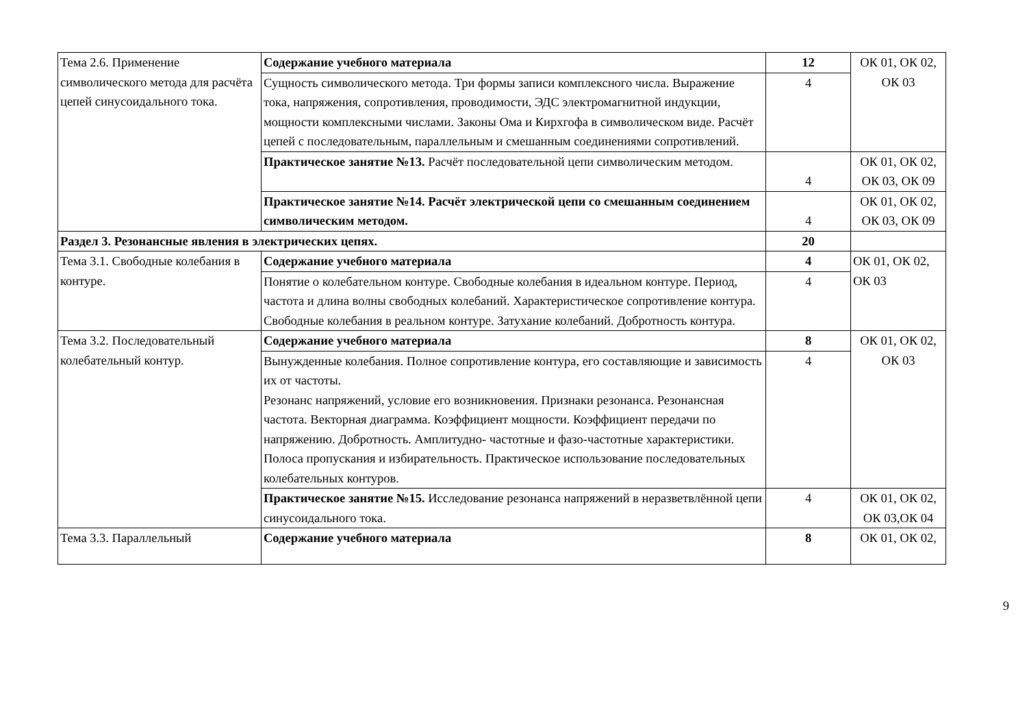| Тема 2.6. Применение символического метода для расчёта цепей синусоидального тока. | Содержание учебного материала | 12 | ОК 01, ОК 02, ОК 03 |
| | Сущность символического метода. Три формы записи комплексного числа. Выражение тока, напряжения, сопротивления, проводимости, ЭДС электромагнитной индукции, мощности комплексными числами. Законы Ома и Кирхгофа в символическом виде. Расчёт цепей с последовательным, параллельным и смешанным соединениями сопротивлений. | 4 | |
| | Практическое занятие №13. Расчёт последовательной цепи символическим методом. | 4 | ОК 01, ОК 02, ОК 03, ОК 09 |
| | Практическое занятие №14. Расчёт электрической цепи со смешанным соединением символическим методом. | 4 | ОК 01, ОК 02, ОК 03, ОК 09 |
| Раздел 3. Резонансные явления в электрических цепях. | | 20 | |
| Тема 3.1. Свободные колебания в контуре. | Содержание учебного материала | 4 | ОК 01, ОК 02, ОК 03 |
| | Понятие о колебательном контуре. Свободные колебания в идеальном контуре. Период, частота и длина волны свободных колебаний. Характеристическое сопротивление контура. Свободные колебания в реальном контуре. Затухание колебаний. Добротность контура. | 4 | |
| Тема 3.2. Последовательный колебательный контур. | Содержание учебного материала | 8 | ОК 01, ОК 02, ОК 03 |
| | Вынужденные колебания. Полное сопротивление контура, его составляющие и зависимость их от частоты. Резонанс напряжений, условие его возникновения. Признаки резонанса. Резонансная частота. Векторная диаграмма. Коэффициент мощности. Коэффициент передачи по напряжению. Добротность. Амплитудно- частотные и фазо-частотные характеристики. Полоса пропускания и избирательность. Практическое использование последовательных колебательных контуров. | 4 | |
| | Практическое занятие №15. Исследование резонанса напряжений в неразветвлённой цепи синусоидального тока. | 4 | ОК 01, ОК 02, ОК 03,ОК 04 |
| Тема 3.3. Параллельный | Содержание учебного материала | 8 | ОК 01, ОК 02, |
9